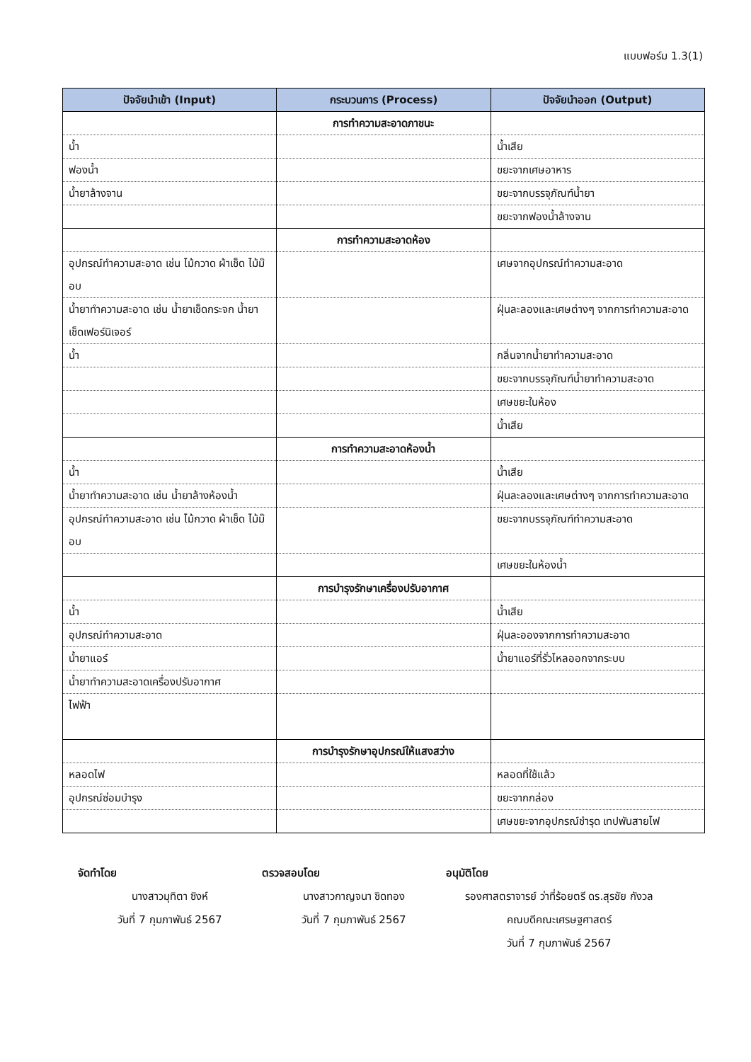แบบฟอร์ม 1.3(1)
| ปัจจัยนำเข้า (Input) | กระบวนการ (Process) | ปัจจัยนำออก (Output) |
| --- | --- | --- |
| | การทำความสะอาดภาชนะ | |
| น้ำ | | น้ำเสีย |
| ฟองน้ำ | | ขยะจากเศษอาหาร |
| น้ำยาล้างจาน | | ขยะจากบรรจุภัณฑ์น้ำยา |
| | | ขยะจากฟองน้ำล้างจาน |
| | การทำความสะอาดห้อง | |
| อุปกรณ์ทำความสะอาด เช่น ไม้กวาด ผ้าเช็ด ไม้ม๊อบ | | เศษจากอุปกรณ์ทำความสะอาด |
| น้ำยาทำความสะอาด เช่น น้ำยาเช็ดกระจก น้ำยาเช็ดเฟอร์นิเจอร์ | | ฝุ่นละลองและเศษต่างๆ จากการทำความสะอาด |
| น้ำ | | กลิ่นจากน้ำยาทำความสะอาด |
| | | ขยะจากบรรจุภัณฑ์น้ำยาทำความสะอาด |
| | | เศษขยะในห้อง |
| | | น้ำเสีย |
| | การทำความสะอาดห้องน้ำ | |
| น้ำ | | น้ำเสีย |
| น้ำยาทำความสะอาด เช่น น้ำยาล้างห้องน้ำ | | ฝุ่นละลองและเศษต่างๆ จากการทำความสะอาด |
| อุปกรณ์ทำความสะอาด เช่น ไม้กวาด ผ้าเช็ด ไม้ม๊อบ | | ขยะจากบรรจุภัณฑ์ทำความสะอาด |
| | | เศษขยะในห้องน้ำ |
| | การบำรุงรักษาเครื่องปรับอากาศ | |
| น้ำ | | น้ำเสีย |
| อุปกรณ์ทำความสะอาด | | ฝุ่นละอองจากการทำความสะอาด |
| น้ำยาแอร์ | | น้ำยาแอร์ที่รั่วไหลออกจากระบบ |
| น้ำยาทำความสะอาดเครื่องปรับอากาศ | | |
| ไฟฟ้า | | |
| | การบำรุงรักษาอุปกรณ์ให้แสงสว่าง | |
| หลอดไฟ | | หลอดที่ใช้แล้ว |
| อุปกรณ์ซ่อมบำรุง | | ขยะจากกล่อง |
| | | เศษขยะจากอุปกรณ์ชำรุด เทปพันสายไฟ |
จัดทำโดย
นางสาวมุทิตา ซิงห์
วันที่ 7 กุมภาพันธ์ 2567
ตรวจสอบโดย
นางสาวกาญจนา ชิดทอง
วันที่ 7 กุมภาพันธ์ 2567
อนุมัติโดย
รองศาสตราจารย์ ว่าที่ร้อยตรี ดร.สุรชัย กังวล
คณบดีคณะเศรษฐศาสตร์
วันที่ 7 กุมภาพันธ์ 2567